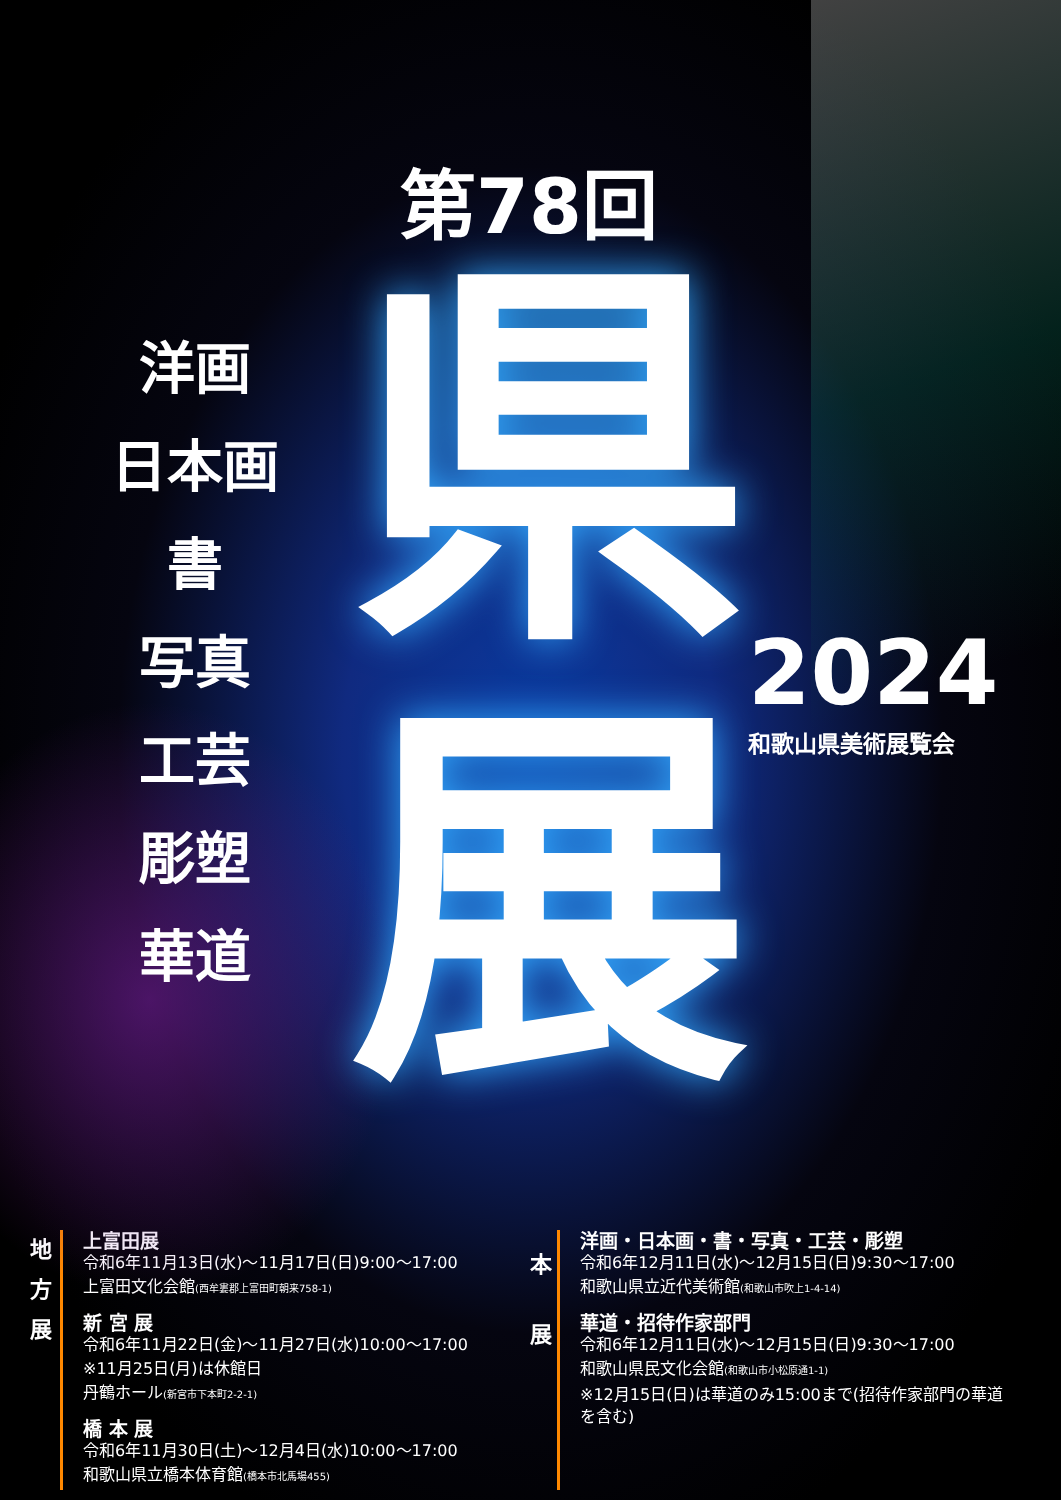第78回
県
展
洋画
日本画
書
写真
工芸
彫塑
華道
2024
和歌山県美術展覧会
地
方
展
上富田展
令和6年11月13日(水)～11月17日(日)9:00～17:00
上富田文化会館(西牟婁郡上富田町朝来758-1)
新 宮 展
令和6年11月22日(金)～11月27日(水)10:00～17:00
※11月25日(月)は休館日
丹鶴ホール(新宮市下本町2-2-1)
橋 本 展
令和6年11月30日(土)～12月4日(水)10:00～17:00
和歌山県立橋本体育館(橋本市北馬場455)
本
展
洋画・日本画・書・写真・工芸・彫塑
令和6年12月11日(水)～12月15日(日)9:30～17:00
和歌山県立近代美術館(和歌山市吹上1-4-14)
華道・招待作家部門
令和6年12月11日(水)～12月15日(日)9:30～17:00
和歌山県民文化会館(和歌山市小松原通1-1)
※12月15日(日)は華道のみ15:00まで(招待作家部門の華道を含む)